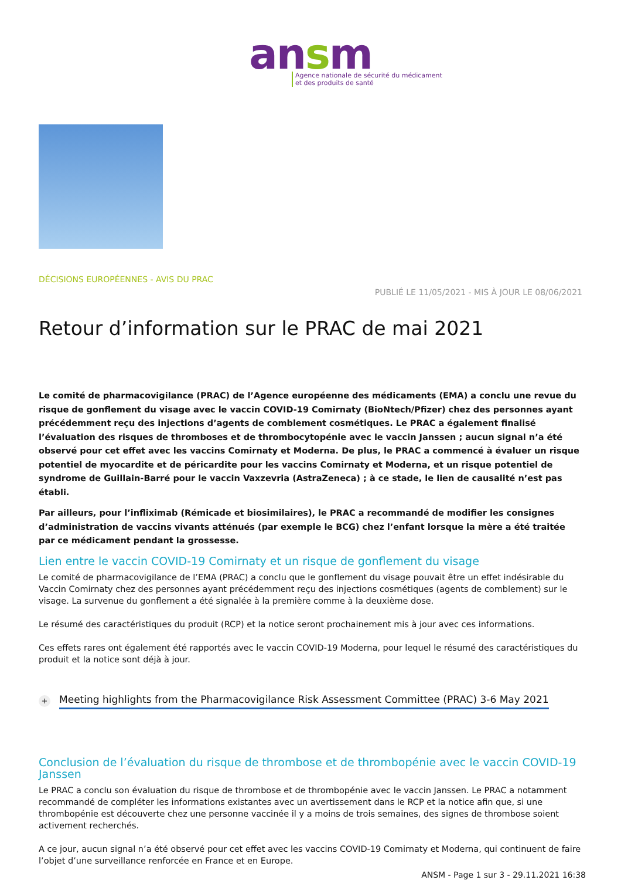ansm
Agence nationale de sécurité du médicament
et des produits de santé
DÉCISIONS EUROPÉENNES - AVIS DU PRAC
PUBLIÉ LE 11/05/2021 - MIS À JOUR LE 08/06/2021
Retour d’information sur le PRAC de mai 2021
Le comité de pharmacovigilance (PRAC) de l’Agence européenne des médicaments (EMA) a conclu une revue du risque de gonflement du visage avec le vaccin COVID-19 Comirnaty (BioNtech/Pfizer) chez des personnes ayant précédemment reçu des injections d’agents de comblement cosmétiques. Le PRAC a également finalisé l’évaluation des risques de thromboses et de thrombocytopénie avec le vaccin Janssen ; aucun signal n’a été observé pour cet effet avec les vaccins Comirnaty et Moderna. De plus, le PRAC a commencé à évaluer un risque potentiel de myocardite et de péricardite pour les vaccins Comirnaty et Moderna, et un risque potentiel de syndrome de Guillain-Barré pour le vaccin Vaxzevria (AstraZeneca) ; à ce stade, le lien de causalité n’est pas établi.
Par ailleurs, pour l’infliximab (Rémicade et biosimilaires), le PRAC a recommandé de modifier les consignes d’administration de vaccins vivants atténués (par exemple le BCG) chez l’enfant lorsque la mère a été traitée par ce médicament pendant la grossesse.
Lien entre le vaccin COVID-19 Comirnaty et un risque de gonflement du visage
Le comité de pharmacovigilance de l’EMA (PRAC) a conclu que le gonflement du visage pouvait être un effet indésirable du Vaccin Comirnaty chez des personnes ayant précédemment reçu des injections cosmétiques (agents de comblement) sur le visage. La survenue du gonflement a été signalée à la première comme à la deuxième dose.
Le résumé des caractéristiques du produit (RCP) et la notice seront prochainement mis à jour avec ces informations.
Ces effets rares ont également été rapportés avec le vaccin COVID-19 Moderna, pour lequel le résumé des caractéristiques du produit et la notice sont déjà à jour.
+ Meeting highlights from the Pharmacovigilance Risk Assessment Committee (PRAC) 3-6 May 2021
Conclusion de l’évaluation du risque de thrombose et de thrombopénie avec le vaccin COVID-19 Janssen
Le PRAC a conclu son évaluation du risque de thrombose et de thrombopénie avec le vaccin Janssen. Le PRAC a notamment recommandé de compléter les informations existantes avec un avertissement dans le RCP et la notice afin que, si une thrombopénie est découverte chez une personne vaccinée il y a moins de trois semaines, des signes de thrombose soient activement recherchés.
A ce jour, aucun signal n’a été observé pour cet effet avec les vaccins COVID-19 Comirnaty et Moderna, qui continuent de faire l’objet d’une surveillance renforcée en France et en Europe.
ANSM - Page 1 sur 3 - 29.11.2021 16:38